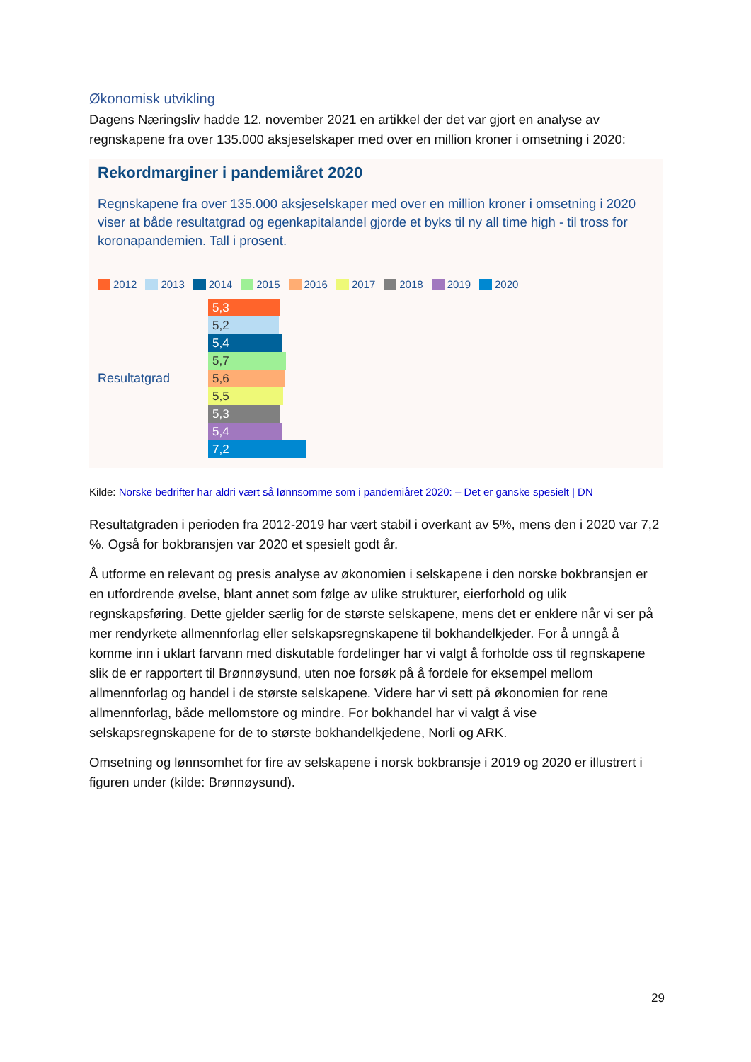Økonomisk utvikling
Dagens Næringsliv hadde 12. november 2021 en artikkel der det var gjort en analyse av regnskapene fra over 135.000 aksjeselskaper med over en million kroner i omsetning i 2020:
Rekordmarginer i pandemiåret 2020
Regnskapene fra over 135.000 aksjeselskaper med over en million kroner i omsetning i 2020 viser at både resultatgrad og egenkapitalandel gjorde et byks til ny all time high - til tross for koronapandemien. Tall i prosent.
2012 2013 2014 2015 2016 2017 2018 2019 2020
Resultatgrad
5,3
5,2
5,4
5,7
5,6
5,5
5,3
5,4
7,2
Kilde: Norske bedrifter har aldri vært så lønnsomme som i pandemiåret 2020: – Det er ganske spesielt | DN
Resultatgraden i perioden fra 2012-2019 har vært stabil i overkant av 5%, mens den i 2020 var 7,2 %. Også for bokbransjen var 2020 et spesielt godt år.
Å utforme en relevant og presis analyse av økonomien i selskapene i den norske bokbransjen er en utfordrende øvelse, blant annet som følge av ulike strukturer, eierforhold og ulik regnskapsføring. Dette gjelder særlig for de største selskapene, mens det er enklere når vi ser på mer rendyrkete allmennforlag eller selskapsregnskapene til bokhandelkjeder. For å unngå å komme inn i uklart farvann med diskutable fordelinger har vi valgt å forholde oss til regnskapene slik de er rapportert til Brønnøysund, uten noe forsøk på å fordele for eksempel mellom allmennforlag og handel i de største selskapene. Videre har vi sett på økonomien for rene allmennforlag, både mellomstore og mindre. For bokhandel har vi valgt å vise selskapsregnskapene for de to største bokhandelkjedene, Norli og ARK.
Omsetning og lønnsomhet for fire av selskapene i norsk bokbransje i 2019 og 2020 er illustrert i figuren under (kilde: Brønnøysund).
29